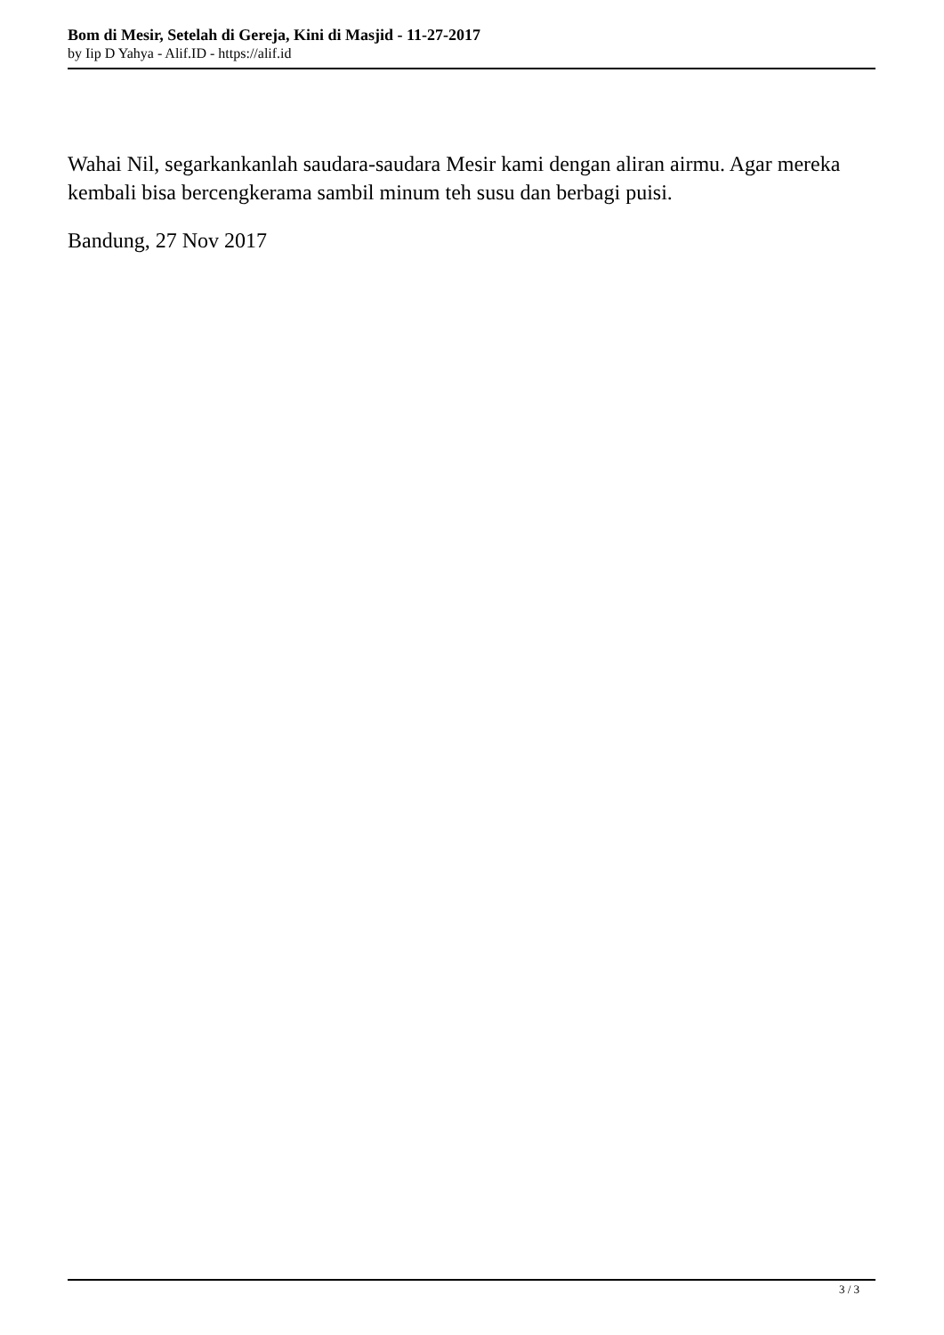Bom di Mesir, Setelah di Gereja, Kini di Masjid - 11-27-2017
by Iip D Yahya - Alif.ID - https://alif.id
Wahai Nil, segarkankanlah saudara-saudara Mesir kami dengan aliran airmu. Agar mereka kembali bisa bercengkerama sambil minum teh susu dan berbagi puisi.
Bandung, 27 Nov 2017
3 / 3